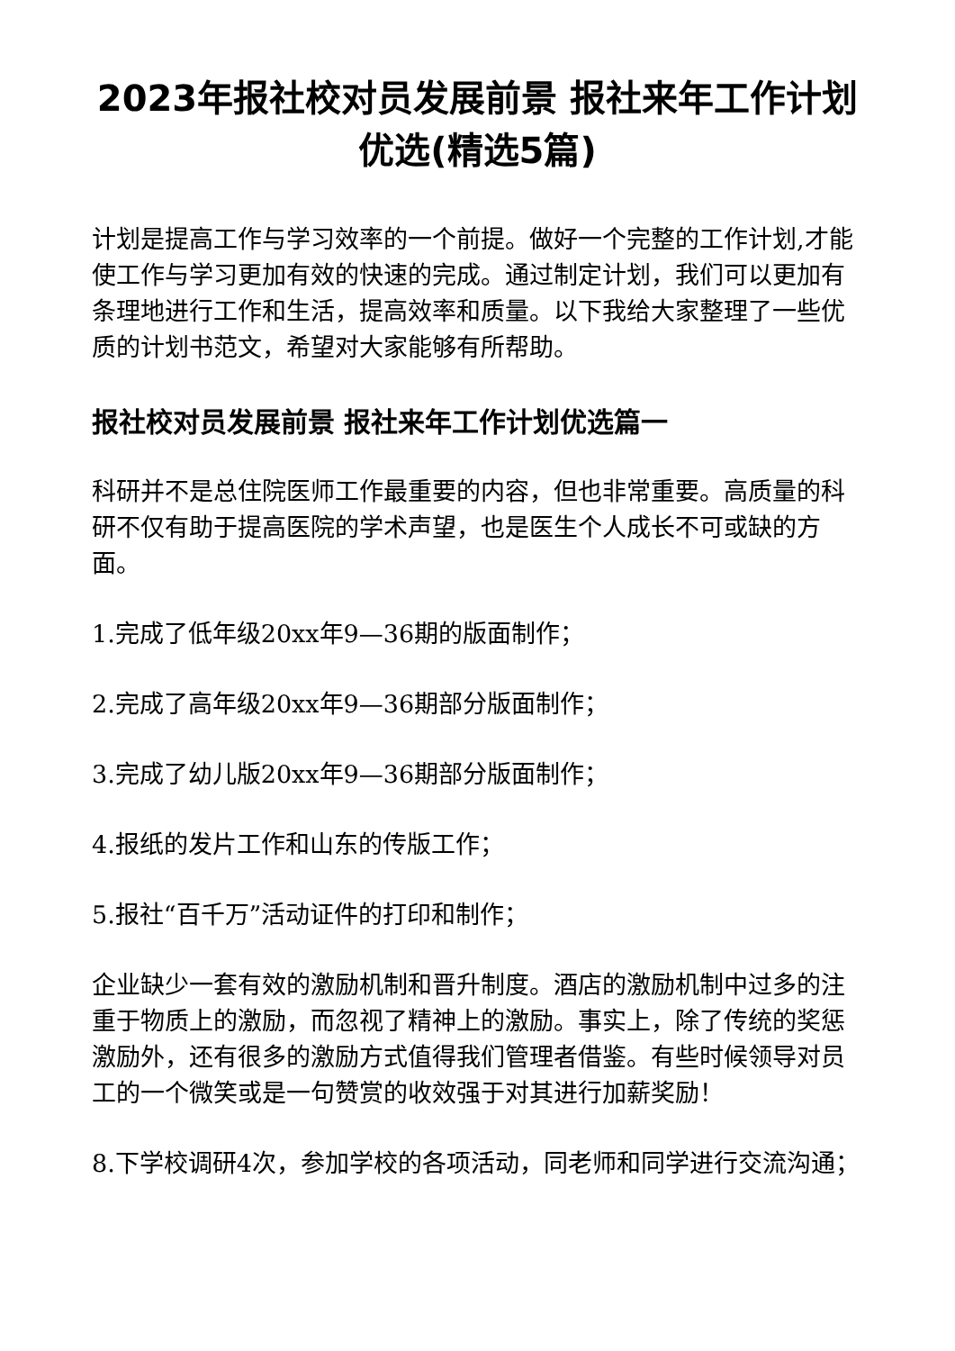2023年报社校对员发展前景 报社来年工作计划优选(精选5篇)
计划是提高工作与学习效率的一个前提。做好一个完整的工作计划,才能使工作与学习更加有效的快速的完成。通过制定计划，我们可以更加有条理地进行工作和生活，提高效率和质量。以下我给大家整理了一些优质的计划书范文，希望对大家能够有所帮助。
报社校对员发展前景 报社来年工作计划优选篇一
科研并不是总住院医师工作最重要的内容，但也非常重要。高质量的科研不仅有助于提高医院的学术声望，也是医生个人成长不可或缺的方面。
1.完成了低年级20xx年9—36期的版面制作；
2.完成了高年级20xx年9—36期部分版面制作；
3.完成了幼儿版20xx年9—36期部分版面制作；
4.报纸的发片工作和山东的传版工作；
5.报社“百千万”活动证件的打印和制作；
企业缺少一套有效的激励机制和晋升制度。酒店的激励机制中过多的注重于物质上的激励，而忽视了精神上的激励。事实上，除了传统的奖惩激励外，还有很多的激励方式值得我们管理者借鉴。有些时候领导对员工的一个微笑或是一句赞赏的收效强于对其进行加薪奖励！
8.下学校调研4次，参加学校的各项活动，同老师和同学进行交流沟通；